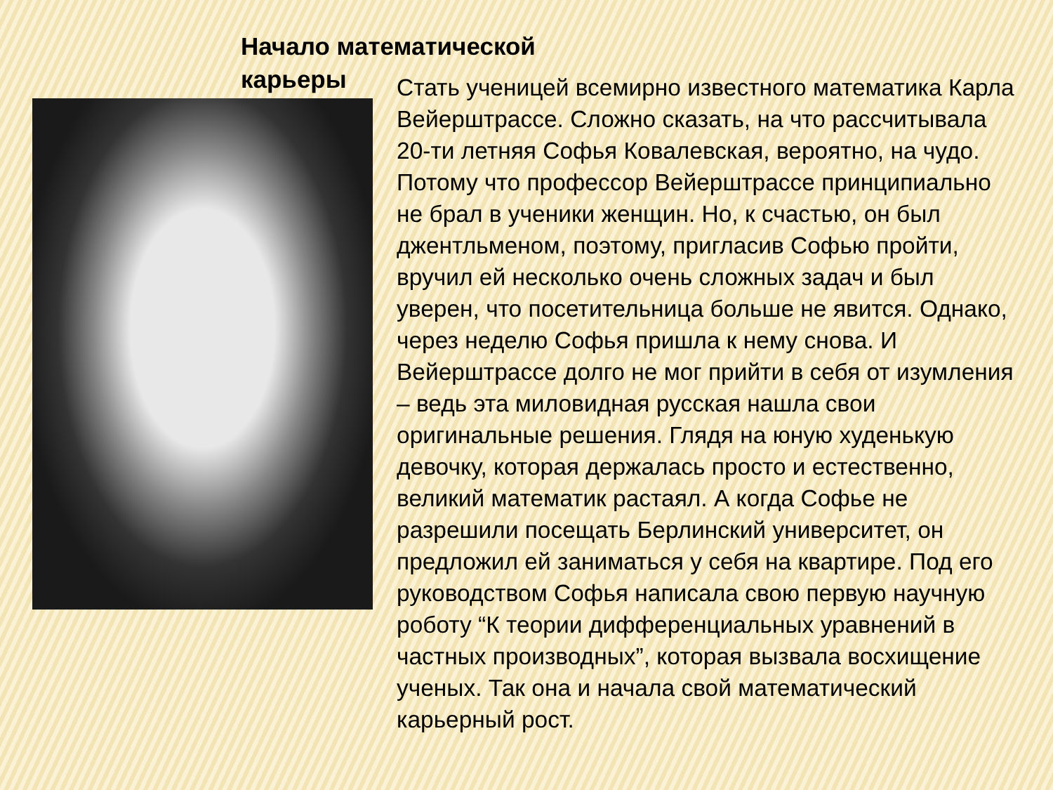Начало математической карьеры
Стать ученицей всемирно известного математика Карла Вейерштрассе. Сложно сказать, на что рассчитывала 20-ти летняя Софья Ковалевская, вероятно, на чудо. Потому что профессор Вейерштрассе принципиально не брал в ученики женщин. Но, к счастью, он был джентльменом, поэтому, пригласив Софью пройти, вручил ей несколько очень сложных задач и был уверен, что посетительница больше не явится. Однако, через неделю Софья пришла к нему снова. И Вейерштрассе долго не мог прийти в себя от изумления – ведь эта миловидная русская нашла свои оригинальные решения. Глядя на юную худенькую девочку, которая держалась просто и естественно, великий математик растаял. А когда Софье не разрешили посещать Берлинский университет, он предложил ей заниматься у себя на квартире. Под его руководством Софья написала свою первую научную роботу “К теории дифференциальных уравнений в частных производных”, которая вызвала восхищение ученых. Так она и начала свой математический карьерный рост.